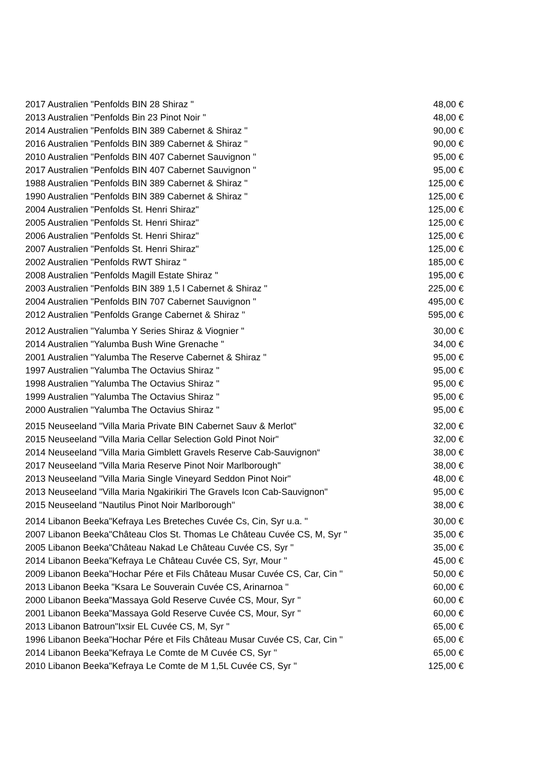| 2017 Australien "Penfolds BIN 28 Shiraz " | 48,00 € |
| 2013 Australien "Penfolds Bin 23 Pinot Noir " | 48,00 € |
| 2014 Australien "Penfolds BIN 389 Cabernet & Shiraz " | 90,00 € |
| 2016 Australien "Penfolds BIN 389 Cabernet & Shiraz " | 90,00 € |
| 2010 Australien "Penfolds BIN 407 Cabernet Sauvignon " | 95,00 € |
| 2017 Australien "Penfolds BIN 407 Cabernet Sauvignon " | 95,00 € |
| 1988 Australien "Penfolds BIN 389 Cabernet & Shiraz " | 125,00 € |
| 1990 Australien "Penfolds BIN 389 Cabernet & Shiraz " | 125,00 € |
| 2004 Australien "Penfolds St. Henri Shiraz" | 125,00 € |
| 2005 Australien "Penfolds St. Henri Shiraz" | 125,00 € |
| 2006 Australien "Penfolds St. Henri Shiraz" | 125,00 € |
| 2007 Australien "Penfolds St. Henri Shiraz" | 125,00 € |
| 2002 Australien "Penfolds RWT Shiraz " | 185,00 € |
| 2008 Australien "Penfolds Magill Estate Shiraz " | 195,00 € |
| 2003 Australien "Penfolds BIN 389 1,5 l Cabernet & Shiraz " | 225,00 € |
| 2004 Australien "Penfolds BIN 707 Cabernet Sauvignon " | 495,00 € |
| 2012 Australien "Penfolds Grange Cabernet & Shiraz " | 595,00 € |
| 2012 Australien "Yalumba Y Series Shiraz & Viognier " | 30,00 € |
| 2014 Australien "Yalumba Bush Wine Grenache " | 34,00 € |
| 2001 Australien "Yalumba The Reserve Cabernet & Shiraz " | 95,00 € |
| 1997 Australien "Yalumba The Octavius Shiraz " | 95,00 € |
| 1998 Australien "Yalumba The Octavius Shiraz " | 95,00 € |
| 1999 Australien "Yalumba The Octavius Shiraz " | 95,00 € |
| 2000 Australien "Yalumba The Octavius Shiraz " | 95,00 € |
| 2015 Neuseeland "Villa Maria Private BIN Cabernet Sauv & Merlot" | 32,00 € |
| 2015 Neuseeland "Villa Maria Cellar Selection Gold Pinot Noir" | 32,00 € |
| 2014 Neuseeland "Villa Maria Gimblett Gravels Reserve Cab-Sauvignon“ | 38,00 € |
| 2017 Neuseeland "Villa Maria Reserve Pinot Noir Marlborough" | 38,00 € |
| 2013 Neuseeland "Villa Maria Single Vineyard Seddon Pinot Noir" | 48,00 € |
| 2013 Neuseeland "Villa Maria Ngakirikiri The Gravels Icon Cab-Sauvignon" | 95,00 € |
| 2015 Neuseeland "Nautilus Pinot Noir Marlborough" | 38,00 € |
| 2014 Libanon Beeka"Kefraya Les Breteches Cuvée Cs, Cin, Syr u.a. " | 30,00 € |
| 2007 Libanon Beeka"Château Clos St. Thomas Le Château Cuvée CS, M, Syr " | 35,00 € |
| 2005 Libanon Beeka"Château Nakad Le Château Cuvée CS, Syr " | 35,00 € |
| 2014 Libanon Beeka"Kefraya Le Château Cuvée CS, Syr, Mour " | 45,00 € |
| 2009 Libanon Beeka"Hochar Pére et Fils Château Musar Cuvée CS, Car, Cin " | 50,00 € |
| 2013 Libanon Beeka "Ksara Le Souverain Cuvée CS, Arinarnoa " | 60,00 € |
| 2000 Libanon Beeka"Massaya Gold Reserve Cuvée CS, Mour, Syr " | 60,00 € |
| 2001 Libanon Beeka"Massaya Gold Reserve Cuvée CS, Mour, Syr " | 60,00 € |
| 2013 Libanon Batroun"Ixsir EL Cuvée CS, M, Syr " | 65,00 € |
| 1996 Libanon Beeka"Hochar Pére et Fils Château Musar Cuvée CS, Car, Cin " | 65,00 € |
| 2014 Libanon Beeka"Kefraya Le Comte de M Cuvée CS, Syr " | 65,00 € |
| 2010 Libanon Beeka"Kefraya Le Comte de M 1,5L Cuvée CS, Syr " | 125,00 € |